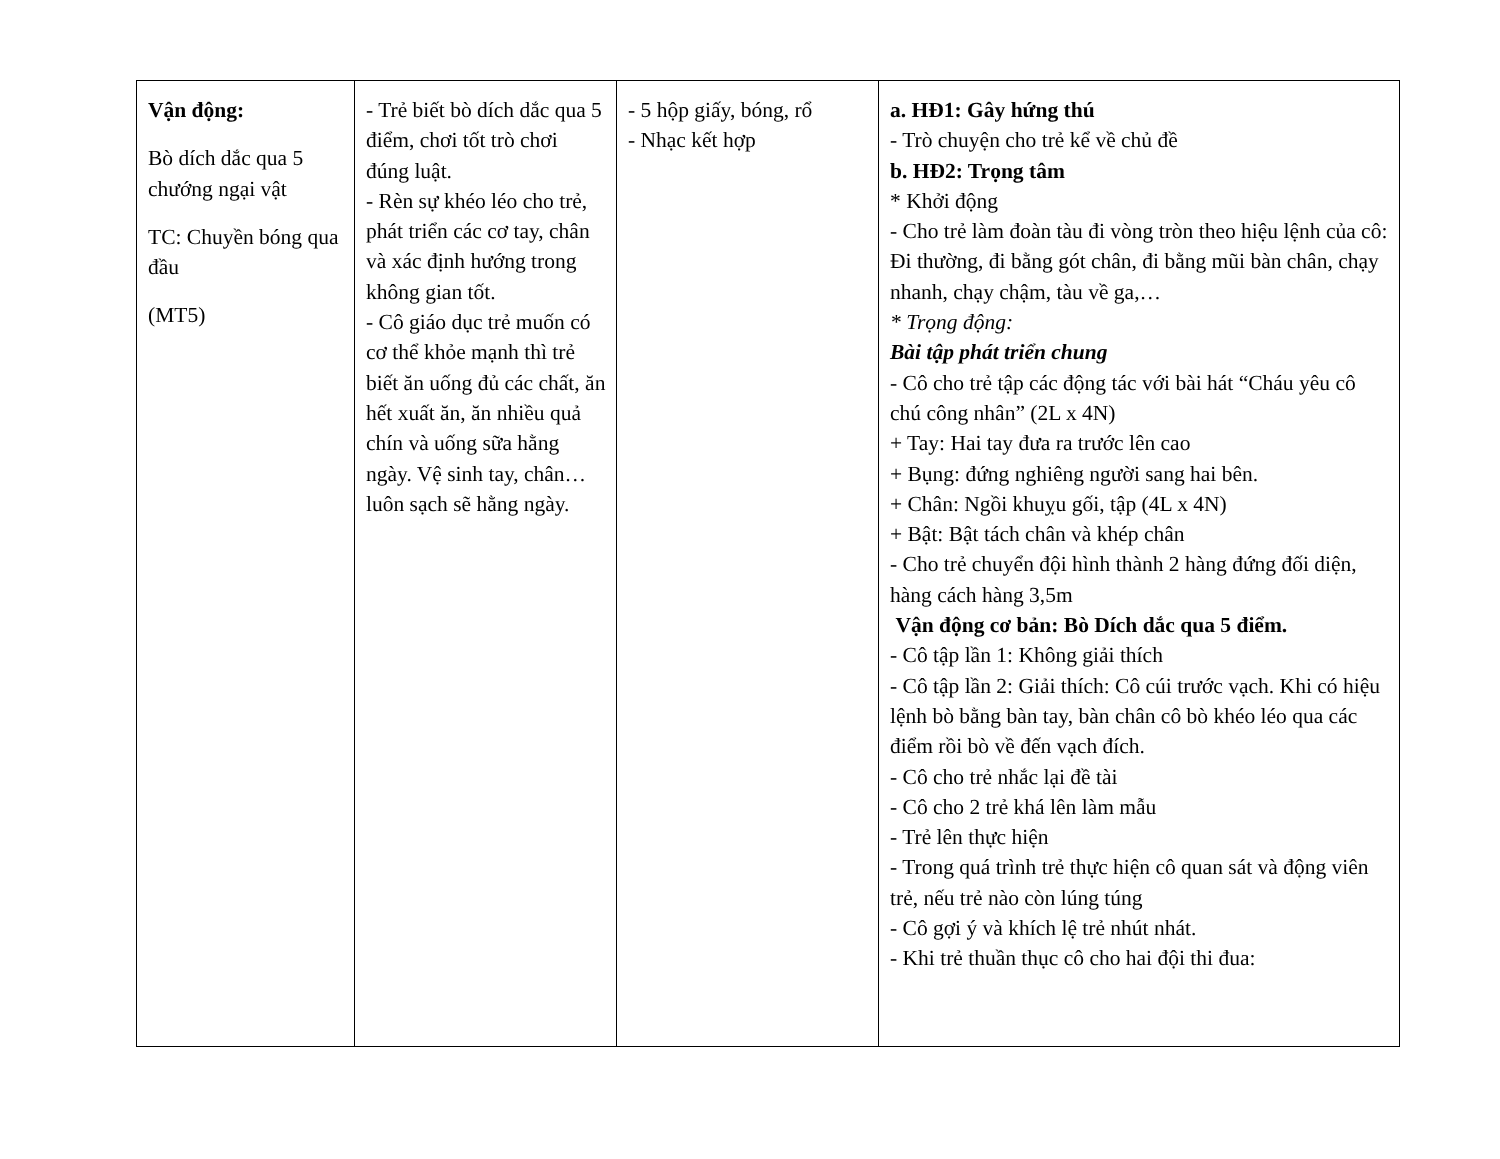| Vận động: Bò dích dắc qua 5 chướng ngại vật TC: Chuyền bóng qua đầu (MT5) | - Trẻ biết bò dích dắc qua 5 điểm, chơi tốt trò chơi đúng luật. - Rèn sự khéo léo cho trẻ, phát triển các cơ tay, chân và xác định hướng trong không gian tốt. - Cô giáo dục trẻ muốn có cơ thể khỏe mạnh thì trẻ biết ăn uống đủ các chất, ăn hết xuất ăn, ăn nhiều quả chín và uống sữa hằng ngày. Vệ sinh tay, chân…luôn sạch sẽ hằng ngày. | - 5 hộp giấy, bóng, rổ - Nhạc kết hợp | a. HĐ1: Gây hứng thú - Trò chuyện cho trẻ kể về chủ đề b. HĐ2: Trọng tâm * Khởi động - Cho trẻ làm đoàn tàu đi vòng tròn theo hiệu lệnh của cô: Đi thường, đi bằng gót chân, đi bằng mũi bàn chân, chạy nhanh, chạy chậm, tàu về ga,… * Trọng động: Bài tập phát triển chung - Cô cho trẻ tập các động tác với bài hát “Cháu yêu cô chú công nhân” (2L x 4N) + Tay: Hai tay đưa ra trước lên cao + Bụng: đứng nghiêng người sang hai bên. + Chân: Ngồi khuỵu gối, tập (4L x 4N) + Bật: Bật tách chân và khép chân - Cho trẻ chuyển đội hình thành 2 hàng đứng đối diện, hàng cách hàng 3,5m Vận động cơ bản: Bò Dích dắc qua 5 điểm. - Cô tập lần 1: Không giải thích - Cô tập lần 2: Giải thích: Cô cúi trước vạch. Khi có hiệu lệnh bò bằng bàn tay, bàn chân cô bò khéo léo qua các điểm rồi bò về đến vạch đích. - Cô cho trẻ nhắc lại đề tài - Cô cho 2 trẻ khá lên làm mẫu - Trẻ lên thực hiện - Trong quá trình trẻ thực hiện cô quan sát và động viên trẻ, nếu trẻ nào còn lúng túng - Cô gợi ý và khích lệ trẻ nhút nhát. - Khi trẻ thuần thục cô cho hai đội thi đua: |